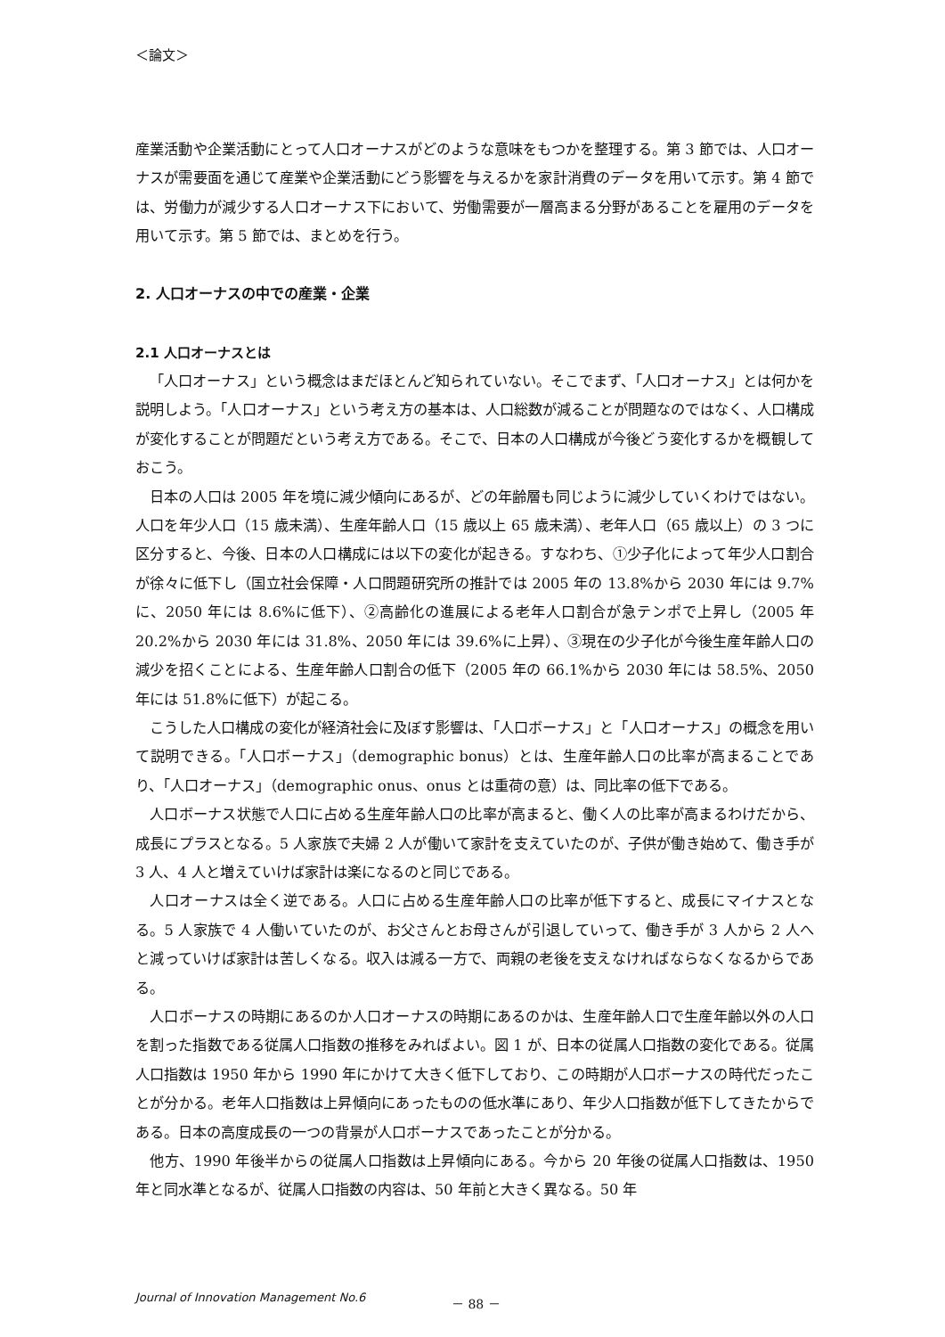＜論文＞
産業活動や企業活動にとって人口オーナスがどのような意味をもつかを整理する。第 3 節では、人口オーナスが需要面を通じて産業や企業活動にどう影響を与えるかを家計消費のデータを用いて示す。第 4 節では、労働力が減少する人口オーナス下において、労働需要が一層高まる分野があることを雇用のデータを用いて示す。第 5 節では、まとめを行う。
2. 人口オーナスの中での産業・企業
2.1 人口オーナスとは
「人口オーナス」という概念はまだほとんど知られていない。そこでまず、「人口オーナス」とは何かを説明しよう。「人口オーナス」という考え方の基本は、人口総数が減ることが問題なのではなく、人口構成が変化することが問題だという考え方である。そこで、日本の人口構成が今後どう変化するかを概観しておこう。
日本の人口は 2005 年を境に減少傾向にあるが、どの年齢層も同じように減少していくわけではない。人口を年少人口（15 歳未満）、生産年齢人口（15 歳以上 65 歳未満）、老年人口（65 歳以上）の 3 つに区分すると、今後、日本の人口構成には以下の変化が起きる。すなわち、①少子化によって年少人口割合が徐々に低下し（国立社会保障・人口問題研究所の推計では 2005 年の 13.8%から 2030 年には 9.7%に、2050 年には 8.6%に低下）、②高齢化の進展による老年人口割合が急テンポで上昇し（2005 年 20.2%から 2030 年には 31.8%、2050 年には 39.6%に上昇）、③現在の少子化が今後生産年齢人口の減少を招くことによる、生産年齢人口割合の低下（2005 年の 66.1%から 2030 年には 58.5%、2050 年には 51.8%に低下）が起こる。
こうした人口構成の変化が経済社会に及ぼす影響は、「人口ボーナス」と「人口オーナス」の概念を用いて説明できる。「人口ボーナス」（demographic bonus）とは、生産年齢人口の比率が高まることであり、「人口オーナス」（demographic onus、onus とは重荷の意）は、同比率の低下である。
人口ボーナス状態で人口に占める生産年齢人口の比率が高まると、働く人の比率が高まるわけだから、成長にプラスとなる。5 人家族で夫婦 2 人が働いて家計を支えていたのが、子供が働き始めて、働き手が 3 人、4 人と増えていけば家計は楽になるのと同じである。
人口オーナスは全く逆である。人口に占める生産年齢人口の比率が低下すると、成長にマイナスとなる。5 人家族で 4 人働いていたのが、お父さんとお母さんが引退していって、働き手が 3 人から 2 人へと減っていけば家計は苦しくなる。収入は減る一方で、両親の老後を支えなければならなくなるからである。
人口ボーナスの時期にあるのか人口オーナスの時期にあるのかは、生産年齢人口で生産年齢以外の人口を割った指数である従属人口指数の推移をみればよい。図 1 が、日本の従属人口指数の変化である。従属人口指数は 1950 年から 1990 年にかけて大きく低下しており、この時期が人口ボーナスの時代だったことが分かる。老年人口指数は上昇傾向にあったものの低水準にあり、年少人口指数が低下してきたからである。日本の高度成長の一つの背景が人口ボーナスであったことが分かる。
他方、1990 年後半からの従属人口指数は上昇傾向にある。今から 20 年後の従属人口指数は、1950 年と同水準となるが、従属人口指数の内容は、50 年前と大きく異なる。50 年
Journal of Innovation Management No.6 － 88 －